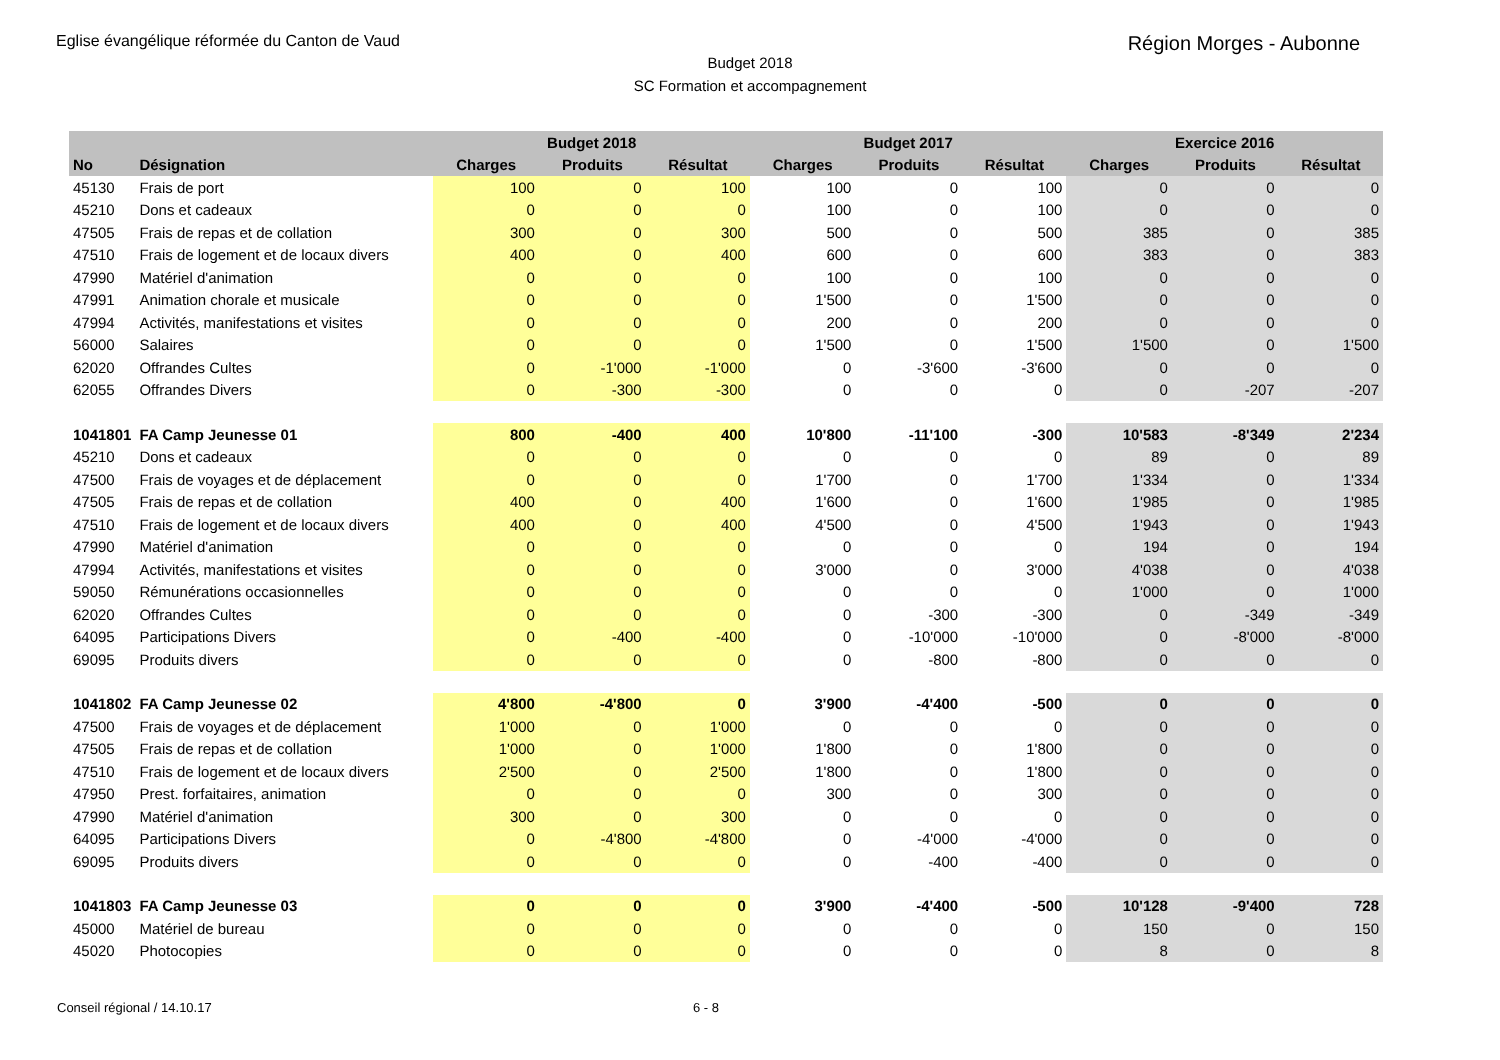Eglise évangélique réformée du Canton de Vaud
Région Morges - Aubonne
Budget 2018
SC Formation et accompagnement
| | | Budget 2018 | | | Budget 2017 | | | Exercice 2016 | | |
| --- | --- | --- | --- | --- | --- | --- | --- | --- | --- | --- |
| No | Désignation | Charges | Produits | Résultat | Charges | Produits | Résultat | Charges | Produits | Résultat |
| 45130 | Frais de port | 100 | 0 | 100 | 100 | 0 | 100 | 0 | 0 | 0 |
| 45210 | Dons et cadeaux | 0 | 0 | 0 | 100 | 0 | 100 | 0 | 0 | 0 |
| 47505 | Frais de repas et de collation | 300 | 0 | 300 | 500 | 0 | 500 | 385 | 0 | 385 |
| 47510 | Frais de logement et de locaux divers | 400 | 0 | 400 | 600 | 0 | 600 | 383 | 0 | 383 |
| 47990 | Matériel d'animation | 0 | 0 | 0 | 100 | 0 | 100 | 0 | 0 | 0 |
| 47991 | Animation chorale et musicale | 0 | 0 | 0 | 1'500 | 0 | 1'500 | 0 | 0 | 0 |
| 47994 | Activités, manifestations et visites | 0 | 0 | 0 | 200 | 0 | 200 | 0 | 0 | 0 |
| 56000 | Salaires | 0 | 0 | 0 | 1'500 | 0 | 1'500 | 1'500 | 0 | 1'500 |
| 62020 | Offrandes Cultes | 0 | -1'000 | -1'000 | 0 | -3'600 | -3'600 | 0 | 0 | 0 |
| 62055 | Offrandes Divers | 0 | -300 | -300 | 0 | 0 | 0 | 0 | -207 | -207 |
| 1041801 | FA Camp Jeunesse 01 | 800 | -400 | 400 | 10'800 | -11'100 | -300 | 10'583 | -8'349 | 2'234 |
| 45210 | Dons et cadeaux | 0 | 0 | 0 | 0 | 0 | 0 | 89 | 0 | 89 |
| 47500 | Frais de voyages et de déplacement | 0 | 0 | 0 | 1'700 | 0 | 1'700 | 1'334 | 0 | 1'334 |
| 47505 | Frais de repas et de collation | 400 | 0 | 400 | 1'600 | 0 | 1'600 | 1'985 | 0 | 1'985 |
| 47510 | Frais de logement et de locaux divers | 400 | 0 | 400 | 4'500 | 0 | 4'500 | 1'943 | 0 | 1'943 |
| 47990 | Matériel d'animation | 0 | 0 | 0 | 0 | 0 | 0 | 194 | 0 | 194 |
| 47994 | Activités, manifestations et visites | 0 | 0 | 0 | 3'000 | 0 | 3'000 | 4'038 | 0 | 4'038 |
| 59050 | Rémunérations occasionnelles | 0 | 0 | 0 | 0 | 0 | 0 | 1'000 | 0 | 1'000 |
| 62020 | Offrandes Cultes | 0 | 0 | 0 | 0 | -300 | -300 | 0 | -349 | -349 |
| 64095 | Participations Divers | 0 | -400 | -400 | 0 | -10'000 | -10'000 | 0 | -8'000 | -8'000 |
| 69095 | Produits divers | 0 | 0 | 0 | 0 | -800 | -800 | 0 | 0 | 0 |
| 1041802 | FA Camp Jeunesse 02 | 4'800 | -4'800 | 0 | 3'900 | -4'400 | -500 | 0 | 0 | 0 |
| 47500 | Frais de voyages et de déplacement | 1'000 | 0 | 1'000 | 0 | 0 | 0 | 0 | 0 | 0 |
| 47505 | Frais de repas et de collation | 1'000 | 0 | 1'000 | 1'800 | 0 | 1'800 | 0 | 0 | 0 |
| 47510 | Frais de logement et de locaux divers | 2'500 | 0 | 2'500 | 1'800 | 0 | 1'800 | 0 | 0 | 0 |
| 47950 | Prest. forfaitaires, animation | 0 | 0 | 0 | 300 | 0 | 300 | 0 | 0 | 0 |
| 47990 | Matériel d'animation | 300 | 0 | 300 | 0 | 0 | 0 | 0 | 0 | 0 |
| 64095 | Participations Divers | 0 | -4'800 | -4'800 | 0 | -4'000 | -4'000 | 0 | 0 | 0 |
| 69095 | Produits divers | 0 | 0 | 0 | 0 | -400 | -400 | 0 | 0 | 0 |
| 1041803 | FA Camp Jeunesse 03 | 0 | 0 | 0 | 3'900 | -4'400 | -500 | 10'128 | -9'400 | 728 |
| 45000 | Matériel de bureau | 0 | 0 | 0 | 0 | 0 | 0 | 150 | 0 | 150 |
| 45020 | Photocopies | 0 | 0 | 0 | 0 | 0 | 0 | 8 | 0 | 8 |
Conseil régional / 14.10.17 6 - 8